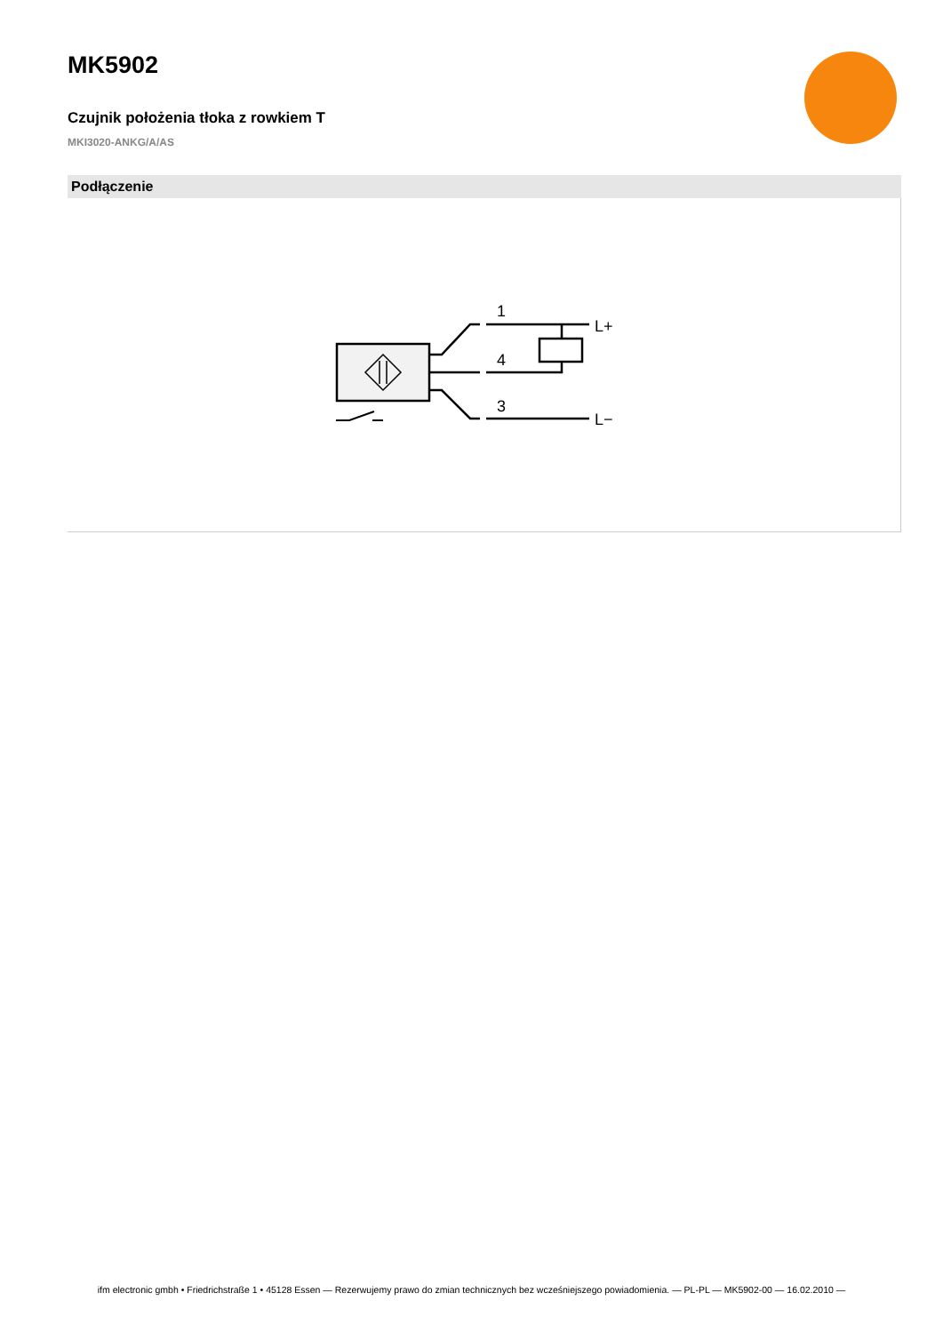MK5902
Czujnik położenia tłoka z rowkiem T
MKI3020-ANKG/A/AS
Podłączenie
1
4
3
L+
L−
ifm electronic gmbh • Friedrichstraße 1 • 45128 Essen — Rezerwujemy prawo do zmian technicznych bez wcześniejszego powiadomienia. — PL-PL — MK5902-00 — 16.02.2010 —